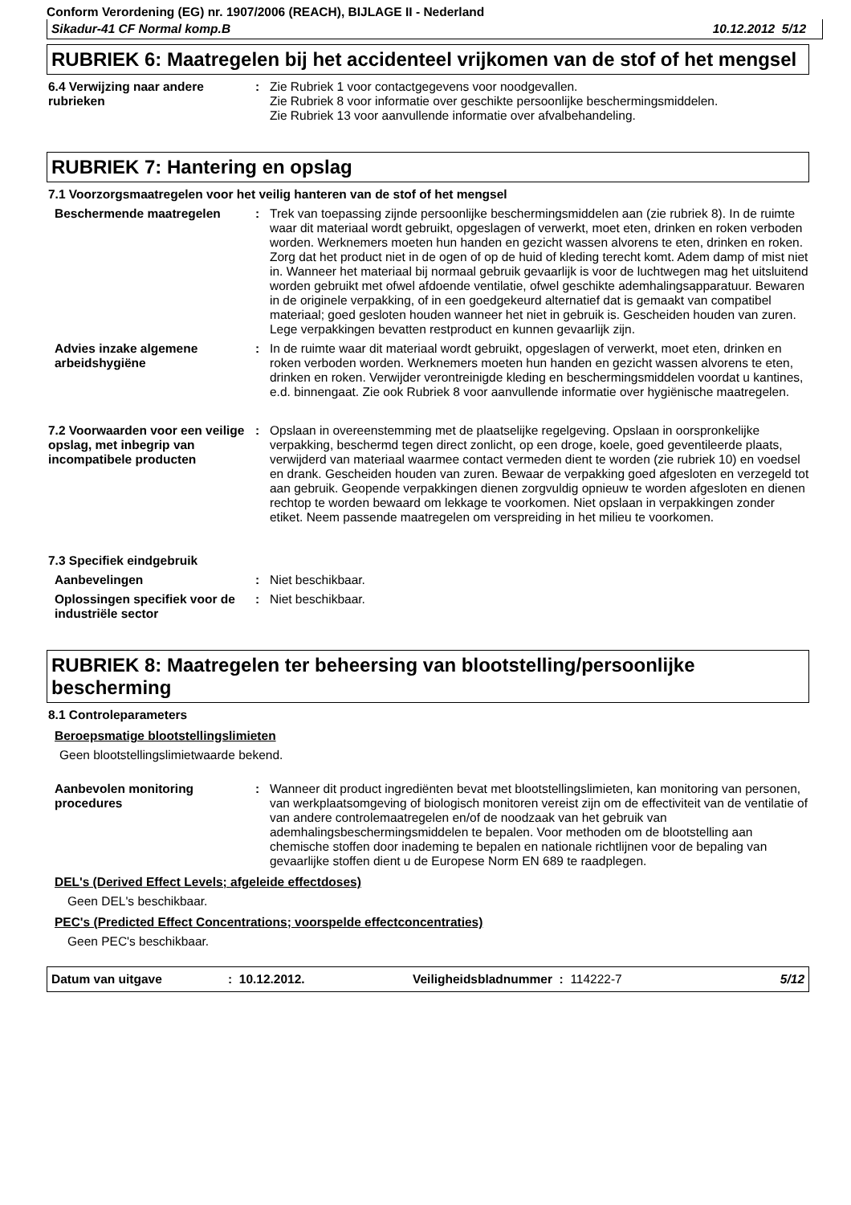Conform Verordening (EG) nr. 1907/2006 (REACH), BIJLAGE II - Nederland
Sikadur-41 CF Normal komp.B 10.12.2012 5/12
RUBRIEK 6: Maatregelen bij het accidenteel vrijkomen van de stof of het mengsel
6.4 Verwijzing naar andere rubrieken
: Zie Rubriek 1 voor contactgegevens voor noodgevallen.
Zie Rubriek 8 voor informatie over geschikte persoonlijke beschermingsmiddelen.
Zie Rubriek 13 voor aanvullende informatie over afvalbehandeling.
RUBRIEK 7: Hantering en opslag
7.1 Voorzorgsmaatregelen voor het veilig hanteren van de stof of het mengsel
Beschermende maatregelen : Trek van toepassing zijnde persoonlijke beschermingsmiddelen aan (zie rubriek 8). In de ruimte waar dit materiaal wordt gebruikt, opgeslagen of verwerkt, moet eten, drinken en roken verboden worden. Werknemers moeten hun handen en gezicht wassen alvorens te eten, drinken en roken. Zorg dat het product niet in de ogen of op de huid of kleding terecht komt. Adem damp of mist niet in. Wanneer het materiaal bij normaal gebruik gevaarlijk is voor de luchtwegen mag het uitsluitend worden gebruikt met ofwel afdoende ventilatie, ofwel geschikte ademhalingsapparatuur. Bewaren in de originele verpakking, of in een goedgekeurd alternatief dat is gemaakt van compatibel materiaal; goed gesloten houden wanneer het niet in gebruik is. Gescheiden houden van zuren. Lege verpakkingen bevatten restproduct en kunnen gevaarlijk zijn.
Advies inzake algemene arbeidshygiëne
: In de ruimte waar dit materiaal wordt gebruikt, opgeslagen of verwerkt, moet eten, drinken en roken verboden worden. Werknemers moeten hun handen en gezicht wassen alvorens te eten, drinken en roken. Verwijder verontreinigde kleding en beschermingsmiddelen voordat u kantines, e.d. binnengaat. Zie ook Rubriek 8 voor aanvullende informatie over hygiënische maatregelen.
7.2 Voorwaarden voor een veilige opslag, met inbegrip van incompatibele producten
: Opslaan in overeenstemming met de plaatselijke regelgeving. Opslaan in oorspronkelijke verpakking, beschermd tegen direct zonlicht, op een droge, koele, goed geventileerde plaats, verwijderd van materiaal waarmee contact vermeden dient te worden (zie rubriek 10) en voedsel en drank. Gescheiden houden van zuren. Bewaar de verpakking goed afgesloten en verzegeld tot aan gebruik. Geopende verpakkingen dienen zorgvuldig opnieuw te worden afgesloten en dienen rechtop te worden bewaard om lekkage te voorkomen. Niet opslaan in verpakkingen zonder etiket. Neem passende maatregelen om verspreiding in het milieu te voorkomen.
7.3 Specifiek eindgebruik
Aanbevelingen : Niet beschikbaar.
Oplossingen specifiek voor de industriële sector
: Niet beschikbaar.
RUBRIEK 8: Maatregelen ter beheersing van blootstelling/persoonlijke bescherming
8.1 Controleparameters
Beroepsmatige blootstellingslimieten
Geen blootstellingslimietwaarde bekend.
Aanbevolen monitoring procedures
: Wanneer dit product ingrediënten bevat met blootstellingslimieten, kan monitoring van personen, van werkplaatsomgeving of biologisch monitoren vereist zijn om de effectiviteit van de ventilatie of van andere controlemaatregelen en/of de noodzaak van het gebruik van ademhalingsbeschermingsmiddelen te bepalen. Voor methoden om de blootstelling aan chemische stoffen door inademing te bepalen en nationale richtlijnen voor de bepaling van gevaarlijke stoffen dient u de Europese Norm EN 689 te raadplegen.
DEL's (Derived Effect Levels; afgeleide effectdoses)
Geen DEL's beschikbaar.
PEC's (Predicted Effect Concentrations; voorspelde effectconcentraties)
Geen PEC's beschikbaar.
Datum van uitgave: 10.12.2012. Veiligheidsbladnummer : 114222-7 5/12